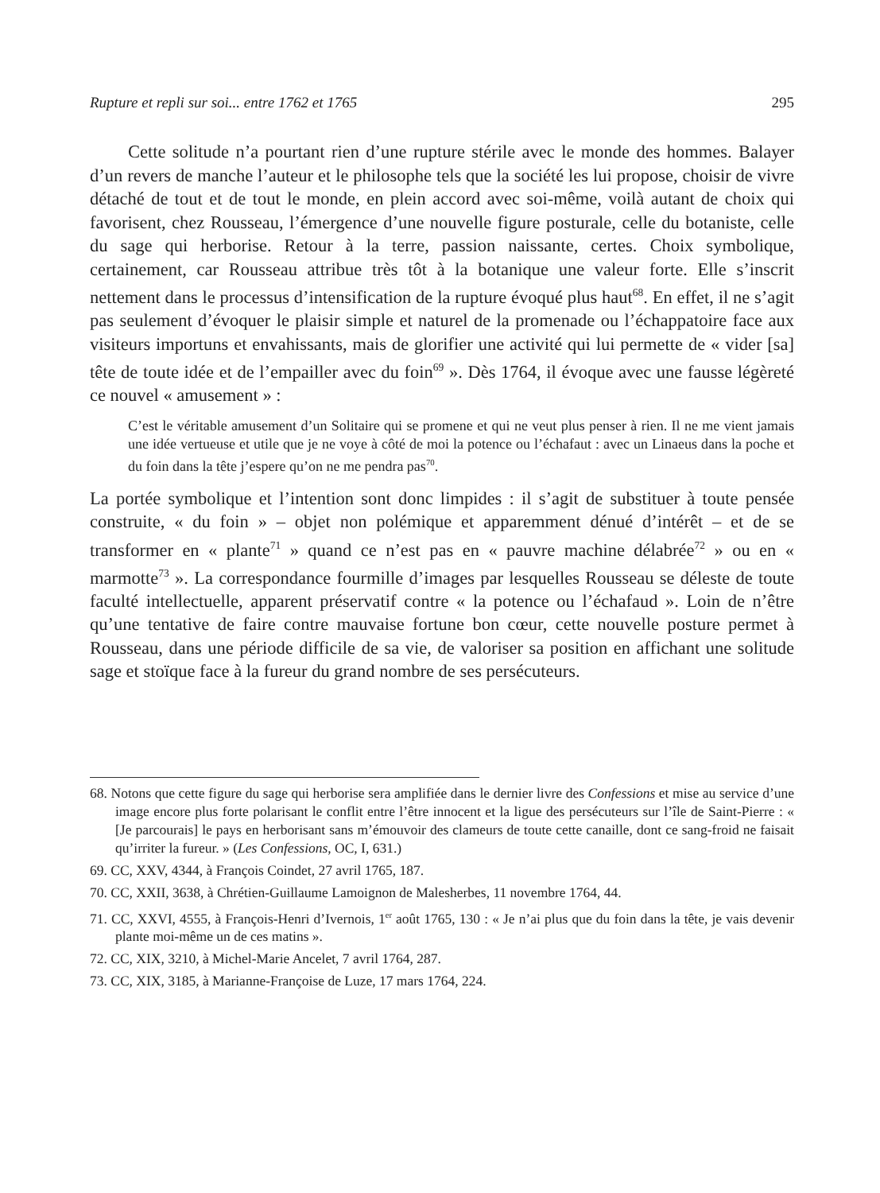Rupture et repli sur soi... entre 1762 et 1765 295
Cette solitude n’a pourtant rien d’une rupture stérile avec le monde des hommes. Balayer d’un revers de manche l’auteur et le philosophe tels que la société les lui propose, choisir de vivre détaché de tout et de tout le monde, en plein accord avec soi-même, voilà autant de choix qui favorisent, chez Rousseau, l’émergence d’une nouvelle figure posturale, celle du botaniste, celle du sage qui herborise. Retour à la terre, passion naissante, certes. Choix symbolique, certainement, car Rousseau attribue très tôt à la botanique une valeur forte. Elle s’inscrit nettement dans le processus d’intensification de la rupture évoqué plus haut<sup>68</sup>. En effet, il ne s’agit pas seulement d’évoquer le plaisir simple et naturel de la promenade ou l’échappatoire face aux visiteurs importuns et envahissants, mais de glorifier une activité qui lui permette de « vider [sa] tête de toute idée et de l’empailler avec du foin<sup>69</sup> ». Dès 1764, il évoque avec une fausse légèreté ce nouvel « amusement » :
C’est le véritable amusement d’un Solitaire qui se promene et qui ne veut plus penser à rien. Il ne me vient jamais une idée vertueuse et utile que je ne voye à côté de moi la potence ou l’échafaut : avec un Linaeus dans la poche et du foin dans la tête j’espere qu’on ne me pendra pas<sup>70</sup>.
La portée symbolique et l’intention sont donc limpides : il s’agit de substituer à toute pensée construite, « du foin » – objet non polémique et apparemment dénué d’intérêt – et de se transformer en « plante<sup>71</sup> » quand ce n’est pas en « pauvre machine délabrée<sup>72</sup> » ou en « marmotte<sup>73</sup> ». La correspondance fourmille d’images par lesquelles Rousseau se déleste de toute faculté intellectuelle, apparent préservatif contre « la potence ou l’échafaud ». Loin de n’être qu’une tentative de faire contre mauvaise fortune bon cœur, cette nouvelle posture permet à Rousseau, dans une période difficile de sa vie, de valoriser sa position en affichant une solitude sage et stoïque face à la fureur du grand nombre de ses persécuteurs.
68. Notons que cette figure du sage qui herborise sera amplifiée dans le dernier livre des Confessions et mise au service d’une image encore plus forte polarisant le conflit entre l’être innocent et la ligue des persécuteurs sur l’île de Saint-Pierre : « [Je parcourais] le pays en herborisant sans m’émouvoir des clameurs de toute cette canaille, dont ce sang-froid ne faisait qu’irriter la fureur. » (Les Confessions, OC, I, 631.)
69. CC, XXV, 4344, à François Coindet, 27 avril 1765, 187.
70. CC, XXII, 3638, à Chrétien-Guillaume Lamoignon de Malesherbes, 11 novembre 1764, 44.
71. CC, XXVI, 4555, à François-Henri d’Ivernois, 1<sup>er</sup> août 1765, 130 : « Je n’ai plus que du foin dans la tête, je vais devenir plante moi-même un de ces matins ».
72. CC, XIX, 3210, à Michel-Marie Ancelet, 7 avril 1764, 287.
73. CC, XIX, 3185, à Marianne-Françoise de Luze, 17 mars 1764, 224.